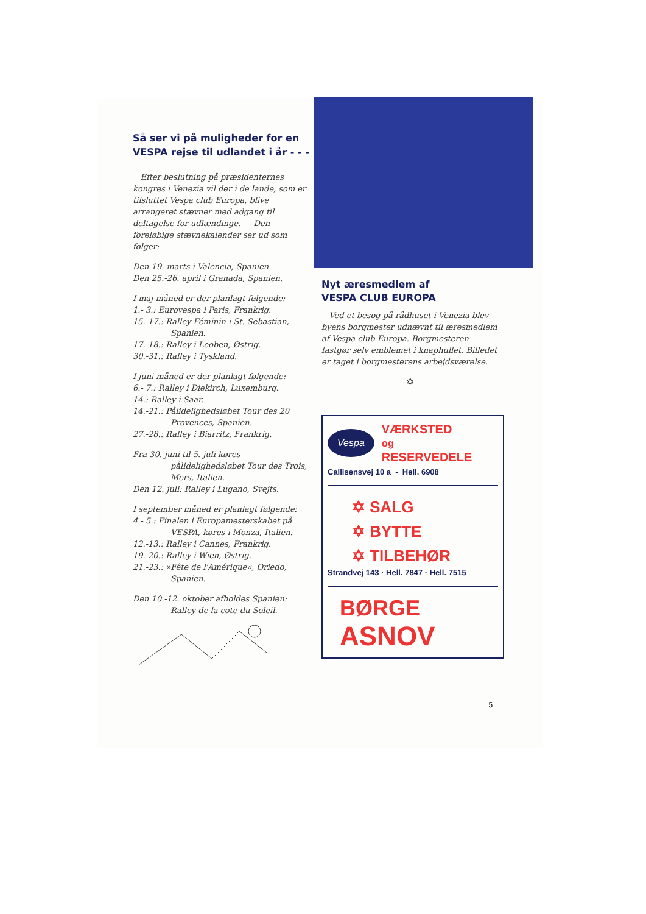Så ser vi på muligheder for en VESPA rejse til udlandet i år - - -
Efter beslutning på præsidenternes kongres i Venezia vil der i de lande, som er tilsluttet Vespa club Europa, blive arrangeret stævner med adgang til deltagelse for udlændinge. — Den foreløbige stævnekalender ser ud som følger:
Den 19. marts i Valencia, Spanien.
Den 25.-26. april i Granada, Spanien.
I maj måned er der planlagt følgende:
1.- 3.: Eurovespa i Paris, Frankrig.
15.-17.: Ralley Féminin i St. Sebastian, Spanien.
17.-18.: Ralley i Leoben, Østrig.
30.-31.: Ralley i Tyskland.
I juni måned er der planlagt følgende:
6.- 7.: Ralley i Diekirch, Luxemburg.
14.: Ralley i Saar.
14.-21.: Pålidelighedsløbet Tour des 20 Provences, Spanien.
27.-28.: Ralley i Biarritz, Frankrig.
Fra 30. juni til 5. juli køres pålidelighedsløbet Tour des Trois, Mers, Italien.
Den 12. juli: Ralley i Lugano, Svejts.
I september måned er planlagt følgende:
4.- 5.: Finalen i Europamesterskabet på VESPA, køres i Monza, Italien.
12.-13.: Ralley i Cannes, Frankrig.
19.-20.: Ralley i Wien, Østrig.
21.-23.: »Fête de l'Amérique«, Oriedo, Spanien.
Den 10.-12. oktober afholdes Spanien: Ralley de la cote du Soleil.
Nyt æresmedlem af
VESPA CLUB EUROPA
Ved et besøg på rådhuset i Venezia blev byens borgmester udnævnt til æresmedlem af Vespa club Europa. Borgmesteren fastgør selv emblemet i knaphullet. Billedet er taget i borgmesterens arbejdsværelse.
✡
Vespa VÆRKSTED
og
RESERVEDELE
Callisensvej 10 a - Hell. 6908
✡ SALG
✡ BYTTE
✡ TILBEHØR
Strandvej 143 · Hell. 7847 · Hell. 7515
BØRGE
ASNOV
5